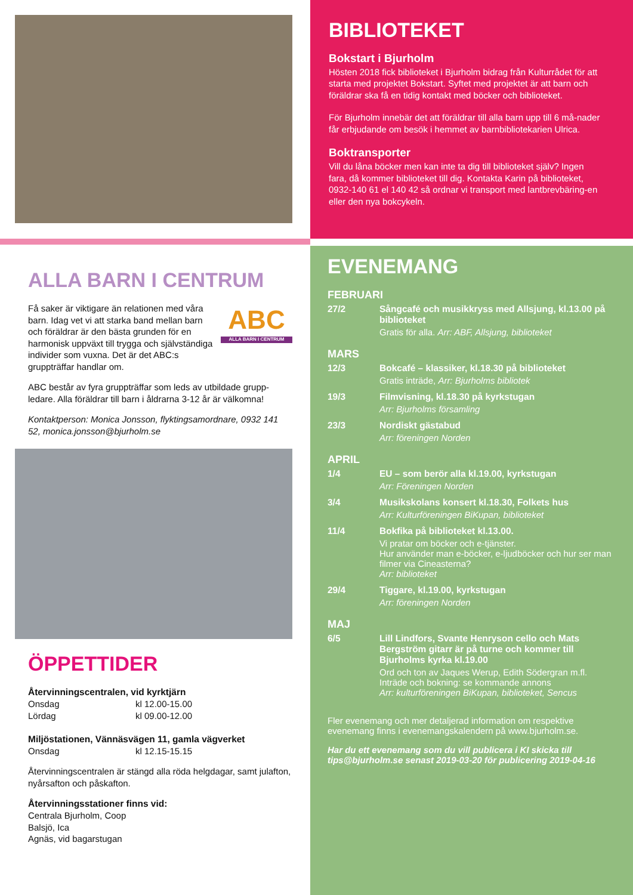BIBLIOTEKET
Bokstart i Bjurholm
Hösten 2018 fick biblioteket i Bjurholm bidrag från Kulturrådet för att starta med projektet Bokstart. Syftet med projektet är att barn och föräldrar ska få en tidig kontakt med böcker och biblioteket.
För Bjurholm innebär det att föräldrar till alla barn upp till 6 må-nader får erbjudande om besök i hemmet av barnbibliotekarien Ulrica.
Boktransporter
Vill du låna böcker men kan inte ta dig till biblioteket själv? Ingen fara, då kommer biblioteket till dig. Kontakta Karin på biblioteket, 0932-140 61 el 140 42 så ordnar vi transport med lantbrevbäring-en eller den nya bokcykeln.
ALLA BARN I CENTRUM
Få saker är viktigare än relationen med våra barn. Idag vet vi att starka band mellan barn och föräldrar är den bästa grunden för en harmonisk uppväxt till trygga och självständiga individer som vuxna. Det är det ABC:s gruppträffar handlar om.
ABC
ALLA BARN I CENTRUM
ABC består av fyra gruppträffar som leds av utbildade grupp-ledare. Alla föräldrar till barn i åldrarna 3-12 år är välkomna!
Kontaktperson: Monica Jonsson, flyktingsamordnare, 0932 141 52, monica.jonsson@bjurholm.se
ÖPPETTIDER
Återvinningscentralen, vid kyrktjärn
Onsdag kl 12.00-15.00 Lördag kl 09.00-12.00
Miljöstationen, Vännäsvägen 11, gamla vägverket
Onsdag kl 12.15-15.15
Återvinningscentralen är stängd alla röda helgdagar, samt julafton, nyårsafton och påskafton.
Återvinningsstationer finns vid:
Centrala Bjurholm, Coop
Balsjö, Ica
Agnäs, vid bagarstugan
EVENEMANG
FEBRUARI
27/2
Sångcafé och musikkryss med Allsjung, kl.13.00 på biblioteket
Gratis för alla. Arr: ABF, Allsjung, biblioteket
MARS
12/3
Bokcafé – klassiker, kl.18.30 på biblioteket
Gratis inträde, Arr: Bjurholms bibliotek
19/3
Filmvisning, kl.18.30 på kyrkstugan
Arr: Bjurholms församling
23/3
Nordiskt gästabud
Arr: föreningen Norden
APRIL
1/4
EU – som berör alla kl.19.00, kyrkstugan
Arr: Föreningen Norden
3/4
Musikskolans konsert kl.18.30, Folkets hus
Arr: Kulturföreningen BiKupan, biblioteket
11/4
Bokfika på biblioteket kl.13.00.
Vi pratar om böcker och e-tjänster.
Hur använder man e-böcker, e-ljudböcker och hur ser man filmer via Cineasterna?
Arr: biblioteket
29/4
Tiggare, kl.19.00, kyrkstugan
Arr: föreningen Norden
MAJ
6/5
Lill Lindfors, Svante Henryson cello och Mats Bergström gitarr är på turne och kommer till Bjurholms kyrka kl.19.00
Ord och ton av Jaques Werup, Edith Södergran m.fl.
Inträde och bokning: se kommande annons
Arr: kulturföreningen BiKupan, biblioteket, Sencus
Fler evenemang och mer detaljerad information om respektive evenemang finns i evenemangskalendern på www.bjurholm.se.
Har du ett evenemang som du vill publicera i KI skicka till tips@bjurholm.se senast 2019-03-20 för publicering 2019-04-16